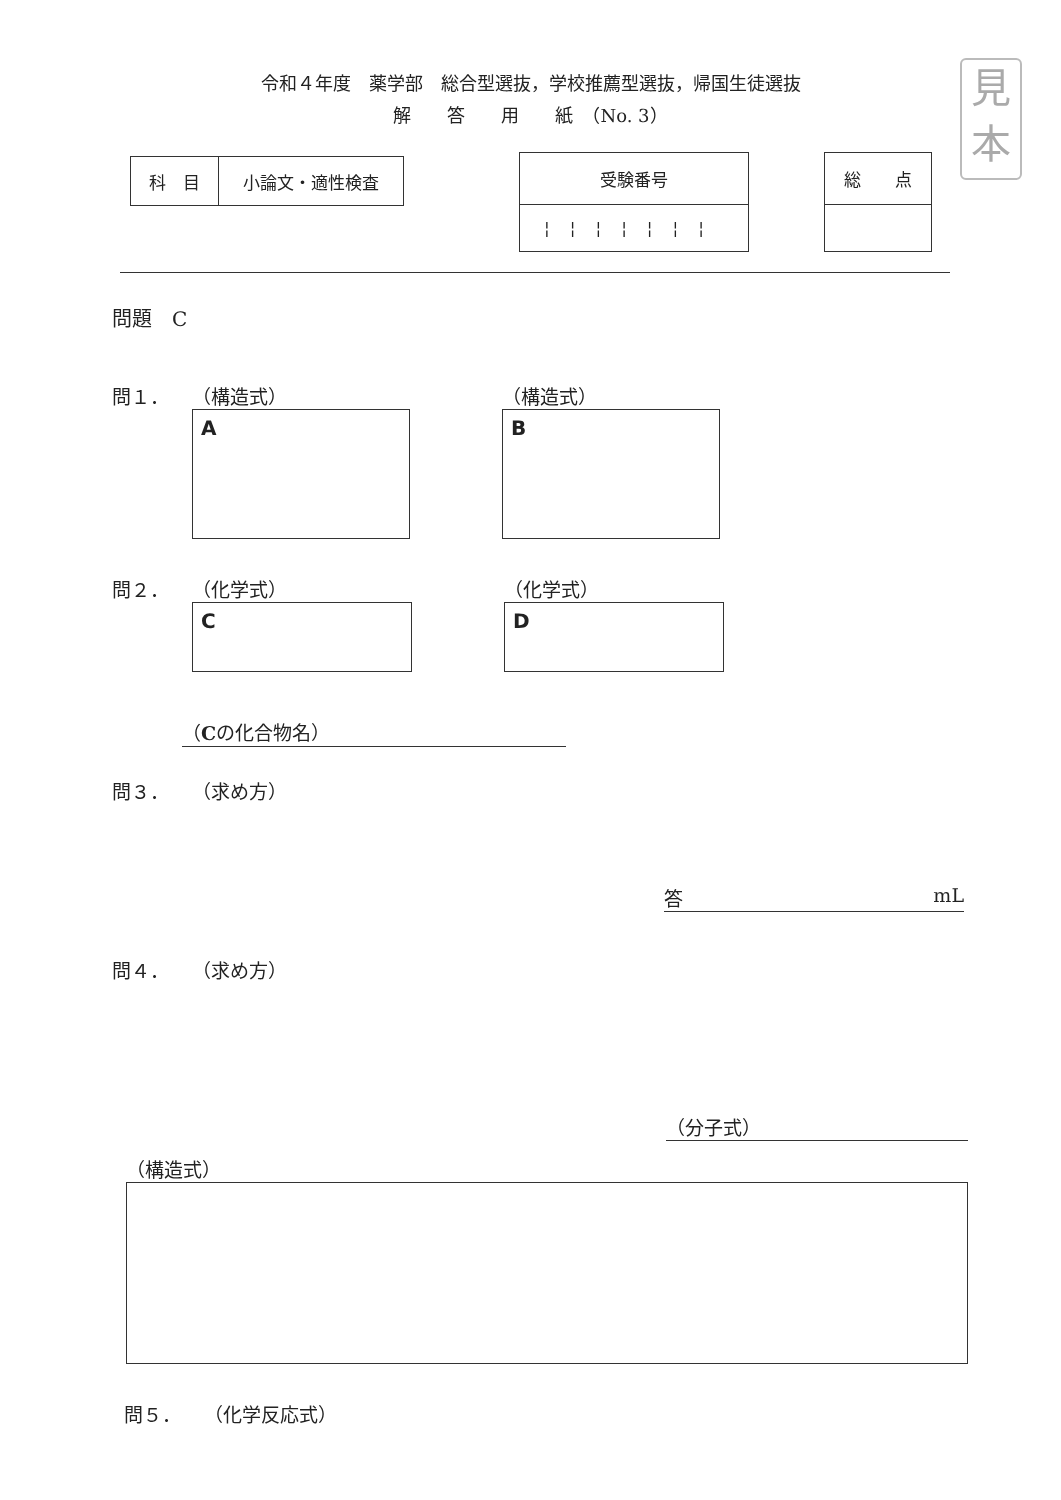見
本
令和４年度　薬学部　総合型選抜，学校推薦型選抜，帰国生徒選抜
解　　答　　用　　紙　（No. 3）
| 科 目 | 小論文・適性検査 |
| 受験番号 |
| ¦¦¦¦¦¦¦ |
| 総 点 |
問題　C
問１． （構造式）
A
（構造式）
B
問２． （化学式）
C
（化学式）
D
（Cの化合物名）
問３． （求め方）
答 mL
問４． （求め方）
（分子式）
（構造式）
問５． （化学反応式）